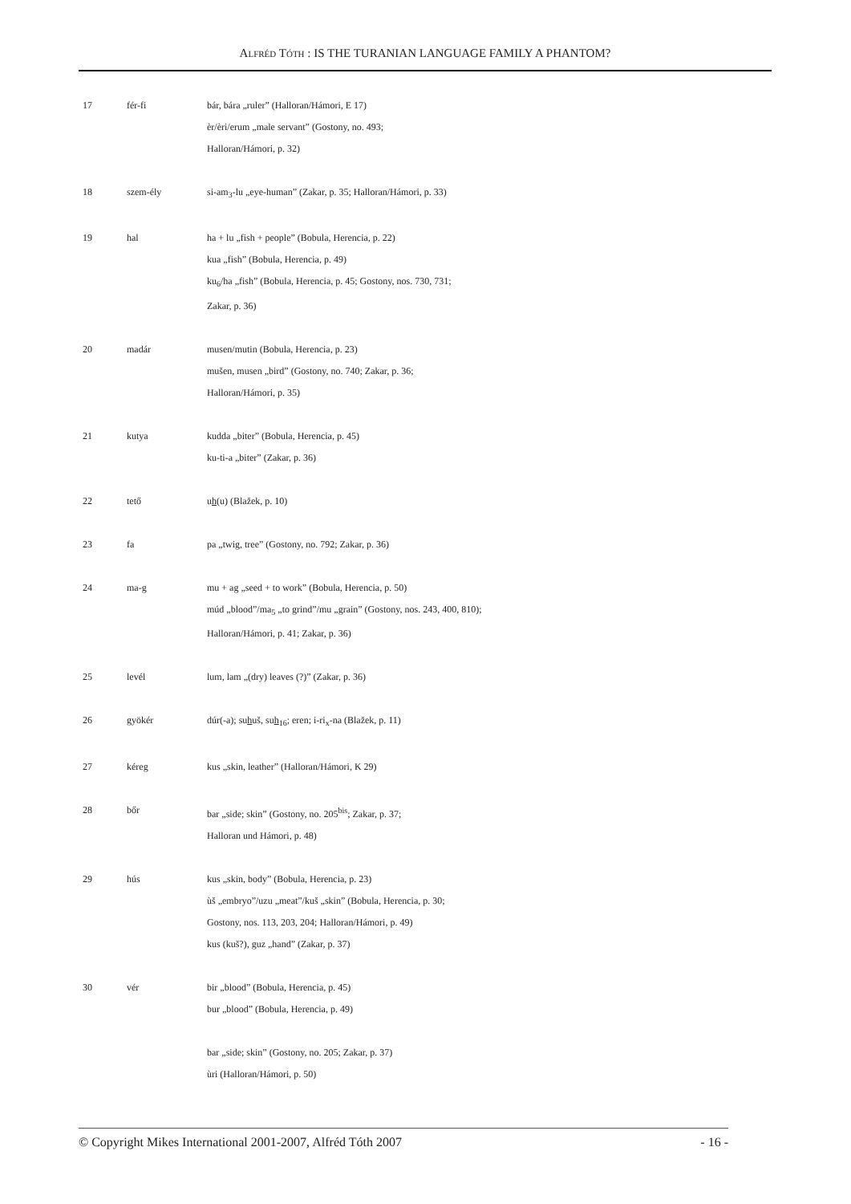ALFRÉD TÓTH : IS THE TURANIAN LANGUAGE FAMILY A PHANTOM?
| 17 | fér-fi | bár, bára „ruler” (Halloran/Hámori, E 17) èr/èri/erum „male servant” (Gostony, no. 493; Halloran/Hámori, p. 32) |
| 18 | szem-ély | si-am<sub>3</sub>-lu „eye-human” (Zakar, p. 35; Halloran/Hámori, p. 33) |
| 19 | hal | ha + lu „fish + people” (Bobula, Herencia, p. 22) kua „fish” (Bobula, Herencia, p. 49) ku<sub>6</sub>/ha „fish” (Bobula, Herencia, p. 45; Gostony, nos. 730, 731; Zakar, p. 36) |
| 20 | madár | musen/mutin (Bobula, Herencia, p. 23) mušen, musen „bird” (Gostony, no. 740; Zakar, p. 36; Halloran/Hámori, p. 35) |
| 21 | kutya | kudda „biter” (Bobula, Herencia, p. 45) ku-ti-a „biter” (Zakar, p. 36) |
| 22 | tető | u h (u) (Blažek, p. 10) |
| 23 | fa | pa „twig, tree” (Gostony, no. 792; Zakar, p. 36) |
| 24 | ma-g | mu + ag „seed + to work” (Bobula, Herencia, p. 50) múd „blood”/ma<sub>5</sub> „to grind”/mu „grain” (Gostony, nos. 243, 400, 810); Halloran/Hámori, p. 41; Zakar, p. 36) |
| 25 | levél | lum, lam „(dry) leaves (?)” (Zakar, p. 36) |
| 26 | gyökér | dúr(-a); su h uš, su h<sub>16</sub>; eren; i-ri<sub>x</sub>-na (Blažek, p. 11) |
| 27 | kéreg | kus „skin, leather” (Halloran/Hámori, K 29) |
| 28 | bőr | bar „side; skin” (Gostony, no. 205<sup>bis</sup>; Zakar, p. 37; Halloran und Hámori, p. 48) |
| 29 | hús | kus „skin, body” (Bobula, Herencia, p. 23) ùš „embryo”/uzu „meat”/kuš „skin” (Bobula, Herencia, p. 30; Gostony, nos. 113, 203, 204; Halloran/Hámori, p. 49) kus (kuš?), guz „hand” (Zakar, p. 37) |
| 30 | vér | bir „blood” (Bobula, Herencia, p. 45) bur „blood” (Bobula, Herencia, p. 49) bar „side; skin” (Gostony, no. 205; Zakar, p. 37) ùri (Halloran/Hámori, p. 50) |
© Copyright Mikes International 2001-2007, Alfréd Tóth 2007 - 16 -